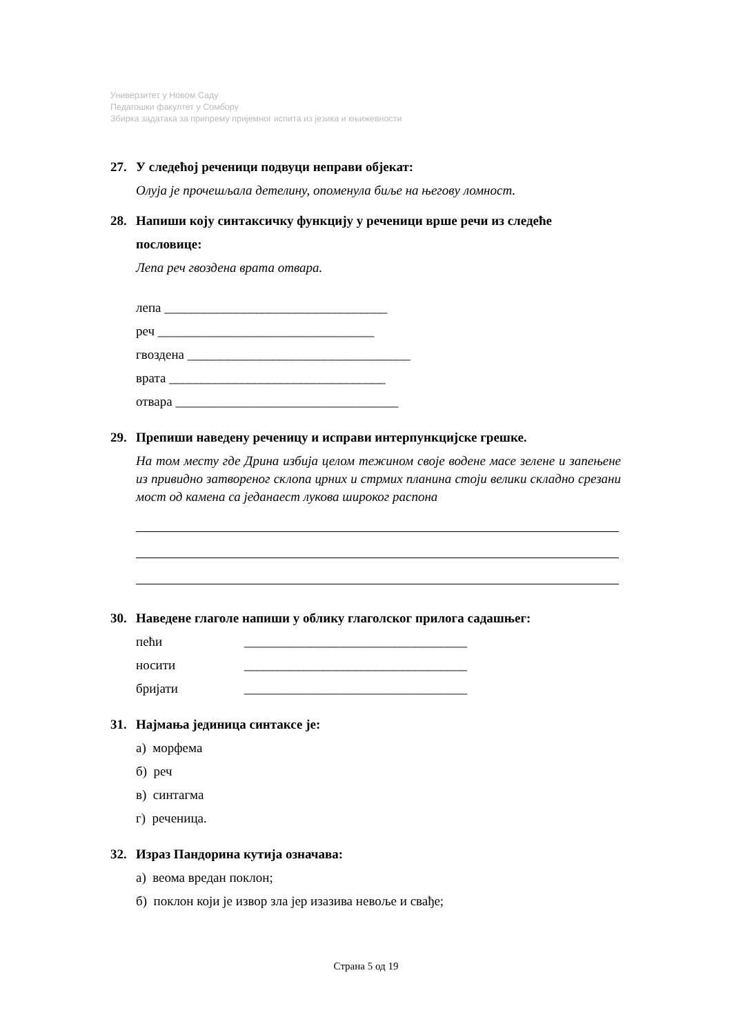Универзитет у Новом Саду
Педагошки факултет у Сомбору
Збирка задатака за припрему пријемног испита из језика и књижевности
27. У следећој реченици подвуци неправи објекат:
Олуја је прочешљала детелину, опоменула биље на његову ломност.
28. Напиши коју синтаксичку функцију у реченици врше речи из следеће
пословице:
Лепа реч гвоздена врата отвара.
лепа __________________________________
реч _________________________________
гвоздена __________________________________
врата _________________________________
отвара __________________________________
29. Препиши наведену реченицу и исправи интерпункцијске грешке.
На том месту где Дрина избија целом тежином своје водене масе зелене и запењене из привидно затвореног склопа црних и стрмих планина стоји велики складно срезани мост од камена са једанаест лукова широког распона
30. Наведене глаголе напиши у облику глаголског прилога садашњег:
пећи __________________________________
носити __________________________________
бријати __________________________________
31. Најмања јединица синтаксе је:
а) морфема
б) реч
в) синтагма
г) реченица.
32. Израз Пандорина кутија означава:
а) веома вредан поклон;
б) поклон који је извор зла јер изазива невоље и свађе;
Страна 5 од 19